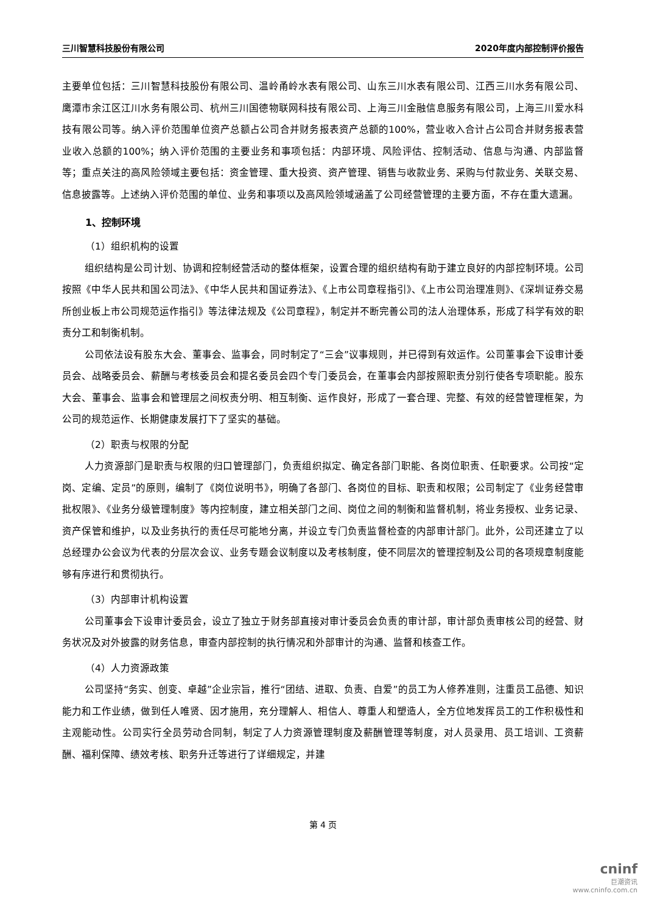三川智慧科技股份有限公司 2020年度内部控制评价报告
主要单位包括：三川智慧科技股份有限公司、温岭甬岭水表有限公司、山东三川水表有限公司、江西三川水务有限公司、鹰潭市余江区江川水务有限公司、杭州三川国德物联网科技有限公司、上海三川金融信息服务有限公司，上海三川爱水科技有限公司等。纳入评价范围单位资产总额占公司合并财务报表资产总额的100%，营业收入合计占公司合并财务报表营业收入总额的100%；纳入评价范围的主要业务和事项包括：内部环境、风险评估、控制活动、信息与沟通、内部监督等；重点关注的高风险领域主要包括：资金管理、重大投资、资产管理、销售与收款业务、采购与付款业务、关联交易、信息披露等。上述纳入评价范围的单位、业务和事项以及高风险领域涵盖了公司经营管理的主要方面，不存在重大遗漏。
1、控制环境
（1）组织机构的设置
组织结构是公司计划、协调和控制经营活动的整体框架，设置合理的组织结构有助于建立良好的内部控制环境。公司按照《中华人民共和国公司法》、《中华人民共和国证券法》、《上市公司章程指引》、《上市公司治理准则》、《深圳证券交易所创业板上市公司规范运作指引》等法律法规及《公司章程》，制定并不断完善公司的法人治理体系，形成了科学有效的职责分工和制衡机制。
公司依法设有股东大会、董事会、监事会，同时制定了“三会”议事规则，并已得到有效运作。公司董事会下设审计委员会、战略委员会、薪酬与考核委员会和提名委员会四个专门委员会，在董事会内部按照职责分别行使各专项职能。股东大会、董事会、监事会和管理层之间权责分明、相互制衡、运作良好，形成了一套合理、完整、有效的经营管理框架，为公司的规范运作、长期健康发展打下了坚实的基础。
（2）职责与权限的分配
人力资源部门是职责与权限的归口管理部门，负责组织拟定、确定各部门职能、各岗位职责、任职要求。公司按“定岗、定编、定员”的原则，编制了《岗位说明书》，明确了各部门、各岗位的目标、职责和权限；公司制定了《业务经营审批权限》、《业务分级管理制度》等内控制度，建立相关部门之间、岗位之间的制衡和监督机制，将业务授权、业务记录、资产保管和维护，以及业务执行的责任尽可能地分离，并设立专门负责监督检查的内部审计部门。此外，公司还建立了以总经理办公会议为代表的分层次会议、业务专题会议制度以及考核制度，使不同层次的管理控制及公司的各项规章制度能够有序进行和贯彻执行。
（3）内部审计机构设置
公司董事会下设审计委员会，设立了独立于财务部直接对审计委员会负责的审计部，审计部负责审核公司的经营、财务状况及对外披露的财务信息，审查内部控制的执行情况和外部审计的沟通、监督和核查工作。
（4）人力资源政策
公司坚持“务实、创变、卓越”企业宗旨，推行“团结、进取、负责、自爱”的员工为人修养准则，注重员工品德、知识能力和工作业绩，做到任人唯贤、因才施用，充分理解人、相信人、尊重人和塑造人，全方位地发挥员工的工作积极性和主观能动性。公司实行全员劳动合同制，制定了人力资源管理制度及薪酬管理等制度，对人员录用、员工培训、工资薪酬、福利保障、绩效考核、职务升迁等进行了详细规定，并建
第 4 页
cninf
巨潮资讯
www.cninfo.com.cn